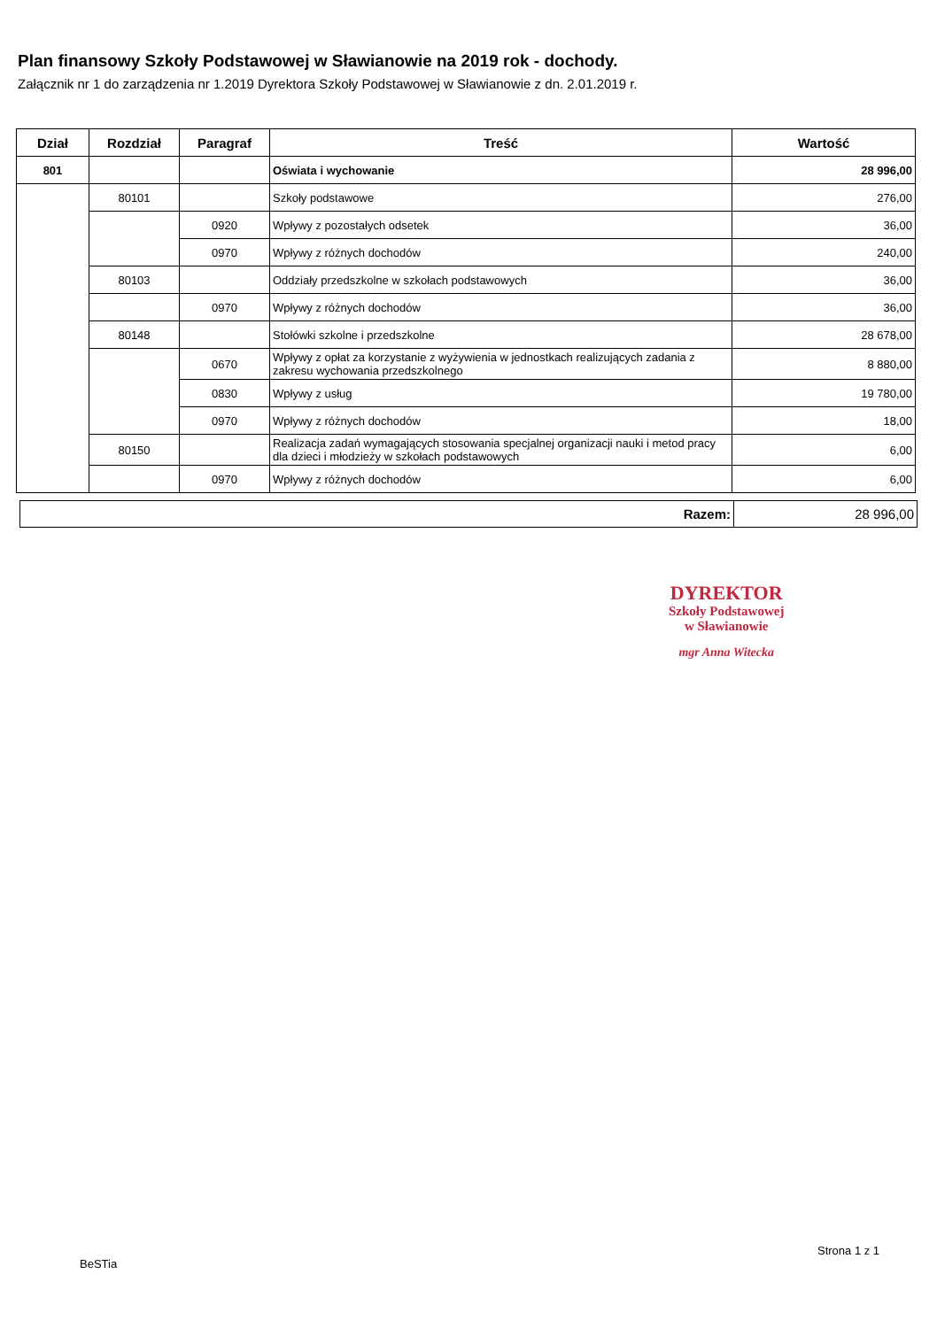Plan finansowy Szkoły Podstawowej w Sławianowie na 2019 rok - dochody.
Załącznik nr 1 do zarządzenia nr 1.2019 Dyrektora Szkoły Podstawowej w Sławianowie z dn. 2.01.2019 r.
| Dział | Rozdział | Paragraf | Treść | Wartość |
| --- | --- | --- | --- | --- |
| 801 | | | Oświata i wychowanie | 28 996,00 |
| | 80101 | | Szkoły podstawowe | 276,00 |
| | | 0920 | Wpływy z pozostałych odsetek | 36,00 |
| | | 0970 | Wpływy z różnych dochodów | 240,00 |
| | 80103 | | Oddziały przedszkolne w szkołach podstawowych | 36,00 |
| | | 0970 | Wpływy z różnych dochodów | 36,00 |
| | 80148 | | Stołówki szkolne i przedszkolne | 28 678,00 |
| | | 0670 | Wpływy z opłat za korzystanie z wyżywienia w jednostkach realizujących zadania z zakresu wychowania przedszkolnego | 8 880,00 |
| | | 0830 | Wpływy z usług | 19 780,00 |
| | | 0970 | Wpływy z różnych dochodów | 18,00 |
| | 80150 | | Realizacja zadań wymagających stosowania specjalnej organizacji nauki i metod pracy dla dzieci i młodzieży w szkołach podstawowych | 6,00 |
| | | 0970 | Wpływy z różnych dochodów | 6,00 |
Razem: 28 996,00
DYREKTOR
Szkoły Podstawowej
w Sławianowie
mgr Anna Witecka
BeSTia
Strona 1 z 1